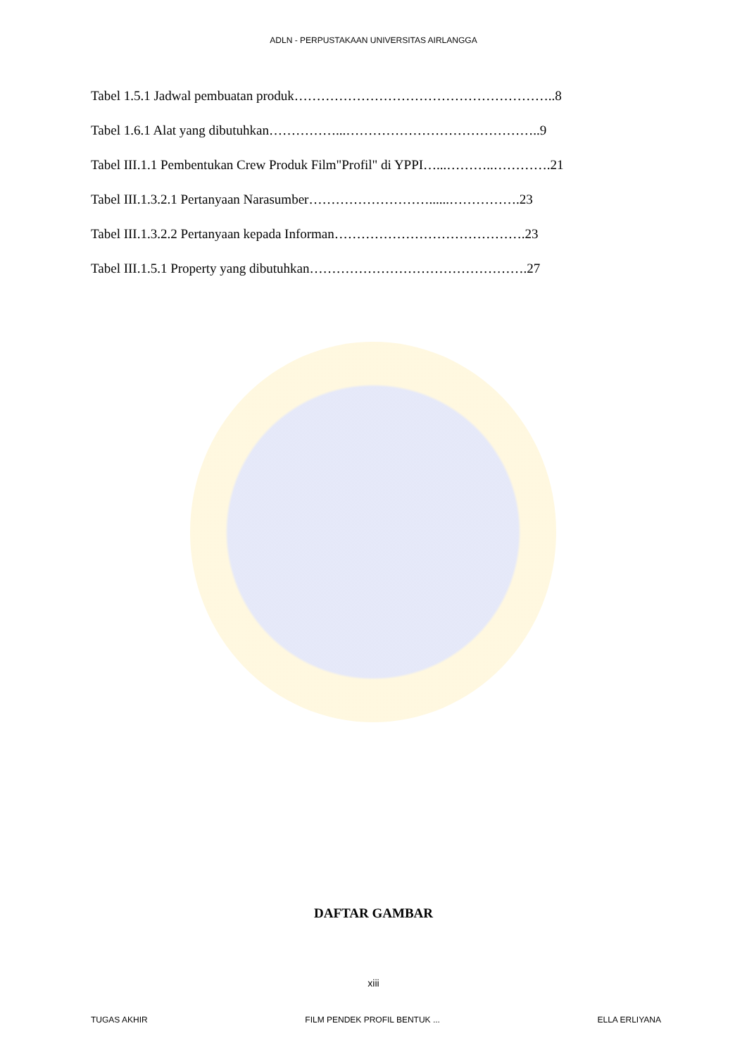ADLN - PERPUSTAKAAN UNIVERSITAS AIRLANGGA
Tabel 1.5.1 Jadwal pembuatan produk…………………………………………………..8
Tabel 1.6.1 Alat yang dibutuhkan……………...……………………………………..9
Tabel III.1.1 Pembentukan Crew Produk Film"Profil" di YPPI…...………..………….21
Tabel III.1.3.2.1 Pertanyaan Narasumber………………………......…………….23
Tabel III.1.3.2.2 Pertanyaan kepada Informan…………………………………….23
Tabel III.1.5.1 Property yang dibutuhkan………………………………………….27
DAFTAR GAMBAR
xiii
TUGAS AKHIR FILM PENDEK PROFIL BENTUK ... ELLA ERLIYANA